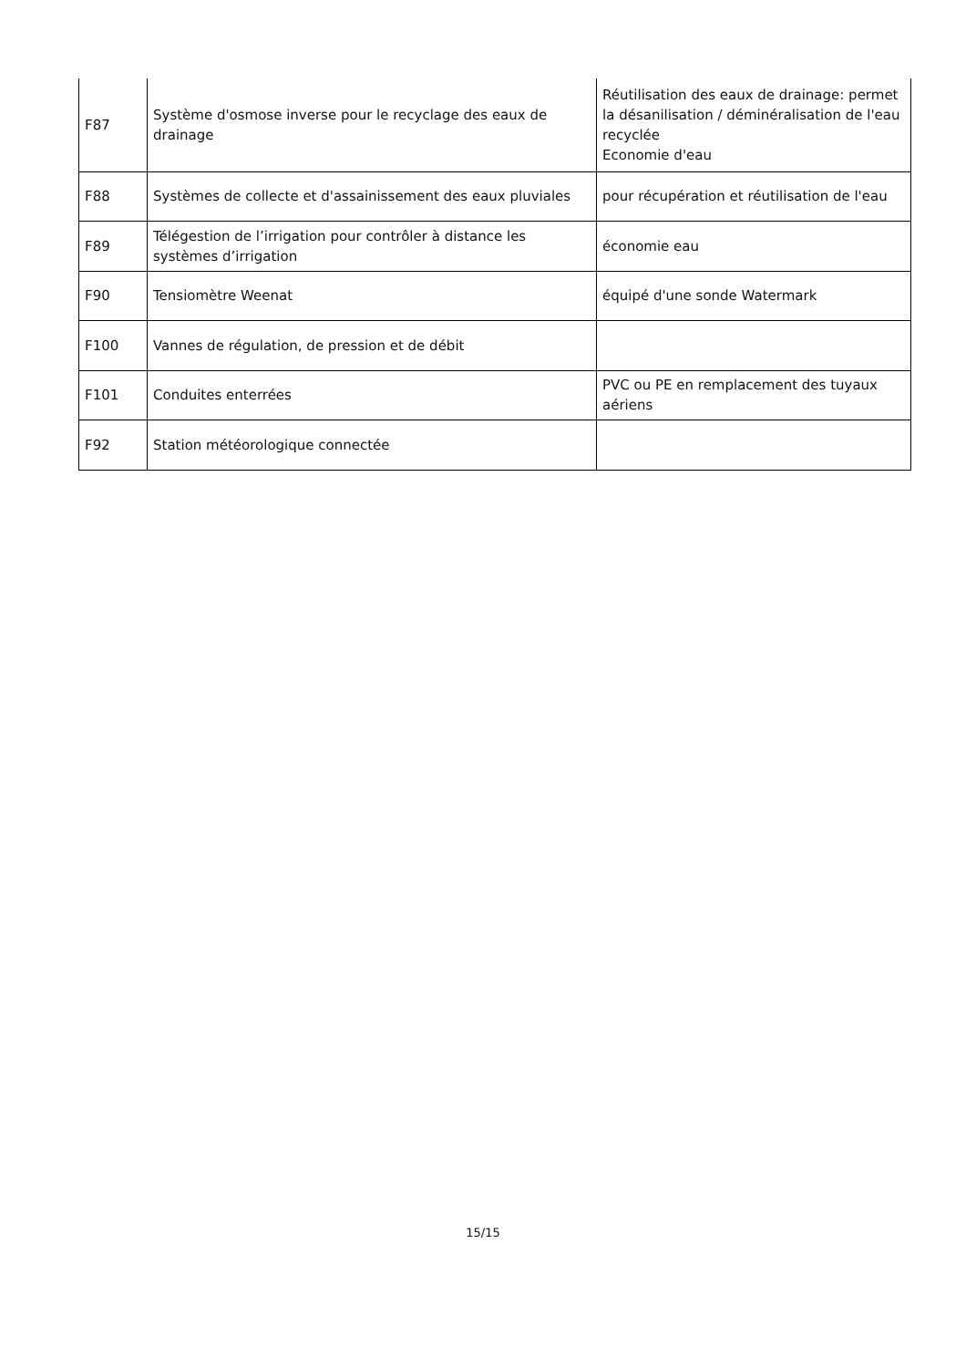| F87 | Système d'osmose inverse pour le recyclage des eaux de drainage | Réutilisation des eaux de drainage: permet la désanilisation / déminéralisation de l'eau recyclée Economie d'eau |
| F88 | Systèmes de collecte et d'assainissement des eaux pluviales | pour récupération et réutilisation de l'eau |
| F89 | Télégestion de l’irrigation pour contrôler à distance les systèmes d’irrigation | économie eau |
| F90 | Tensiomètre Weenat | équipé d'une sonde Watermark |
| F100 | Vannes de régulation, de pression et de débit | |
| F101 | Conduites enterrées | PVC ou PE en remplacement des tuyaux aériens |
| F92 | Station météorologique connectée | |
15/15